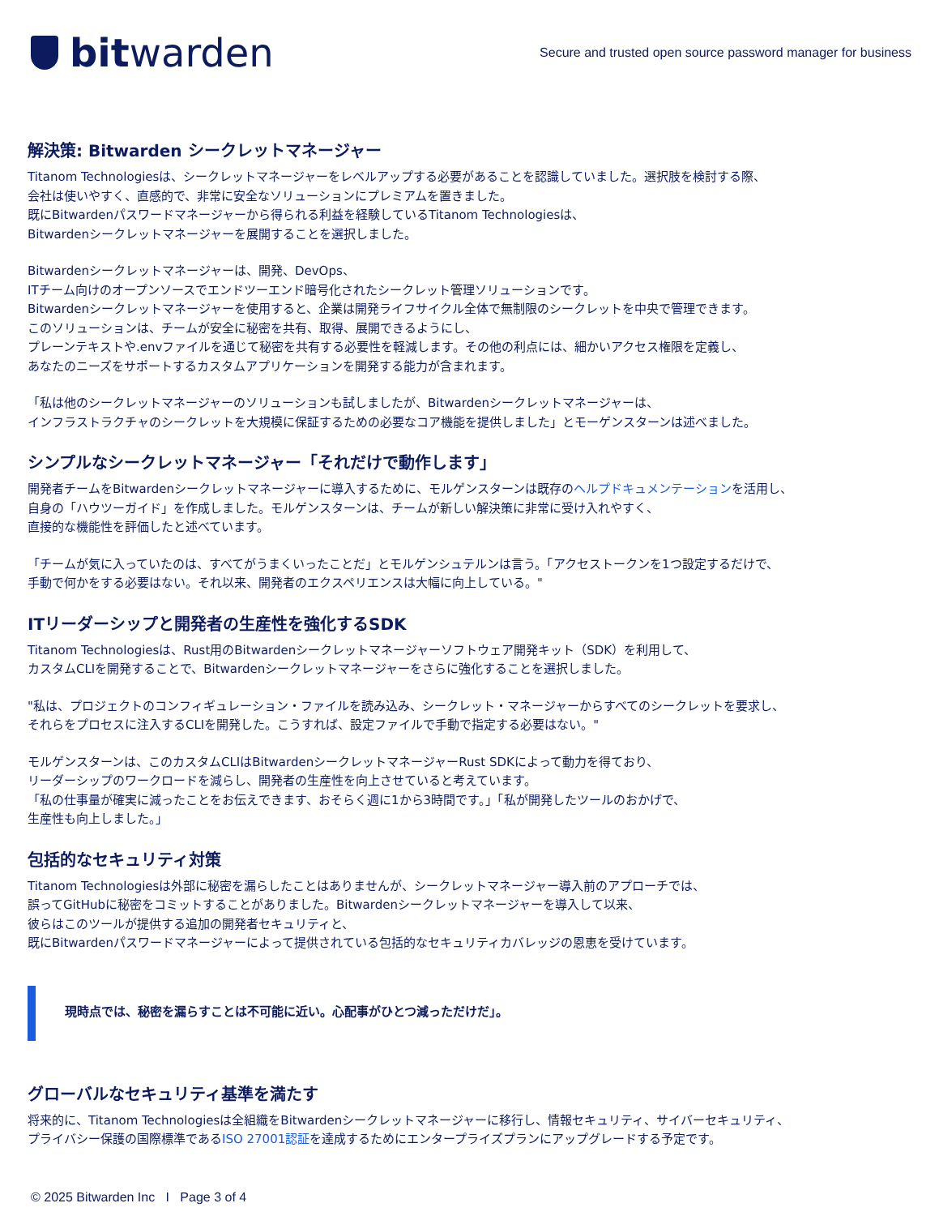bit warden
Secure and trusted open source password manager for business
解決策: Bitwarden シークレットマネージャー
Titanom Technologiesは、シークレットマネージャーをレベルアップする必要があることを認識していました。選択肢を検討する際、
会社は使いやすく、直感的で、非常に安全なソリューションにプレミアムを置きました。
既にBitwardenパスワードマネージャーから得られる利益を経験しているTitanom Technologiesは、
Bitwardenシークレットマネージャーを展開することを選択しました。
Bitwardenシークレットマネージャーは、開発、DevOps、
ITチーム向けのオープンソースでエンドツーエンド暗号化されたシークレット管理ソリューションです。
Bitwardenシークレットマネージャーを使用すると、企業は開発ライフサイクル全体で無制限のシークレットを中央で管理できます。
このソリューションは、チームが安全に秘密を共有、取得、展開できるようにし、
プレーンテキストや.envファイルを通じて秘密を共有する必要性を軽減します。その他の利点には、細かいアクセス権限を定義し、
あなたのニーズをサポートするカスタムアプリケーションを開発する能力が含まれます。
「私は他のシークレットマネージャーのソリューションも試しましたが、Bitwardenシークレットマネージャーは、
インフラストラクチャのシークレットを大規模に保証するための必要なコア機能を提供しました」とモーゲンスターンは述べました。
シンプルなシークレットマネージャー「それだけで動作します」
開発者チームをBitwardenシークレットマネージャーに導入するために、モルゲンスターンは既存のヘルプドキュメンテーションを活用し、
自身の「ハウツーガイド」を作成しました。モルゲンスターンは、チームが新しい解決策に非常に受け入れやすく、
直接的な機能性を評価したと述べています。
「チームが気に入っていたのは、すべてがうまくいったことだ」とモルゲンシュテルンは言う。「アクセストークンを1つ設定するだけで、
手動で何かをする必要はない。それ以来、開発者のエクスペリエンスは大幅に向上している。"
ITリーダーシップと開発者の生産性を強化するSDK
Titanom Technologiesは、Rust用のBitwardenシークレットマネージャーソフトウェア開発キット（SDK）を利用して、
カスタムCLIを開発することで、Bitwardenシークレットマネージャーをさらに強化することを選択しました。
"私は、プロジェクトのコンフィギュレーション・ファイルを読み込み、シークレット・マネージャーからすべてのシークレットを要求し、
それらをプロセスに注入するCLIを開発した。こうすれば、設定ファイルで手動で指定する必要はない。"
モルゲンスターンは、このカスタムCLIはBitwardenシークレットマネージャーRust SDKによって動力を得ており、
リーダーシップのワークロードを減らし、開発者の生産性を向上させていると考えています。
「私の仕事量が確実に減ったことをお伝えできます、おそらく週に1から3時間です。」「私が開発したツールのおかげで、
生産性も向上しました。」
包括的なセキュリティ対策
Titanom Technologiesは外部に秘密を漏らしたことはありませんが、シークレットマネージャー導入前のアプローチでは、
誤ってGitHubに秘密をコミットすることがありました。Bitwardenシークレットマネージャーを導入して以来、
彼らはこのツールが提供する追加の開発者セキュリティと、
既にBitwardenパスワードマネージャーによって提供されている包括的なセキュリティカバレッジの恩恵を受けています。
現時点では、秘密を漏らすことは不可能に近い。心配事がひとつ減っただけだ」。
グローバルなセキュリティ基準を満たす
将来的に、Titanom Technologiesは全組織をBitwardenシークレットマネージャーに移行し、情報セキュリティ、サイバーセキュリティ、
プライバシー保護の国際標準であるISO 27001認証を達成するためにエンタープライズプランにアップグレードする予定です。
© 2025 Bitwarden Inc I Page 3 of 4